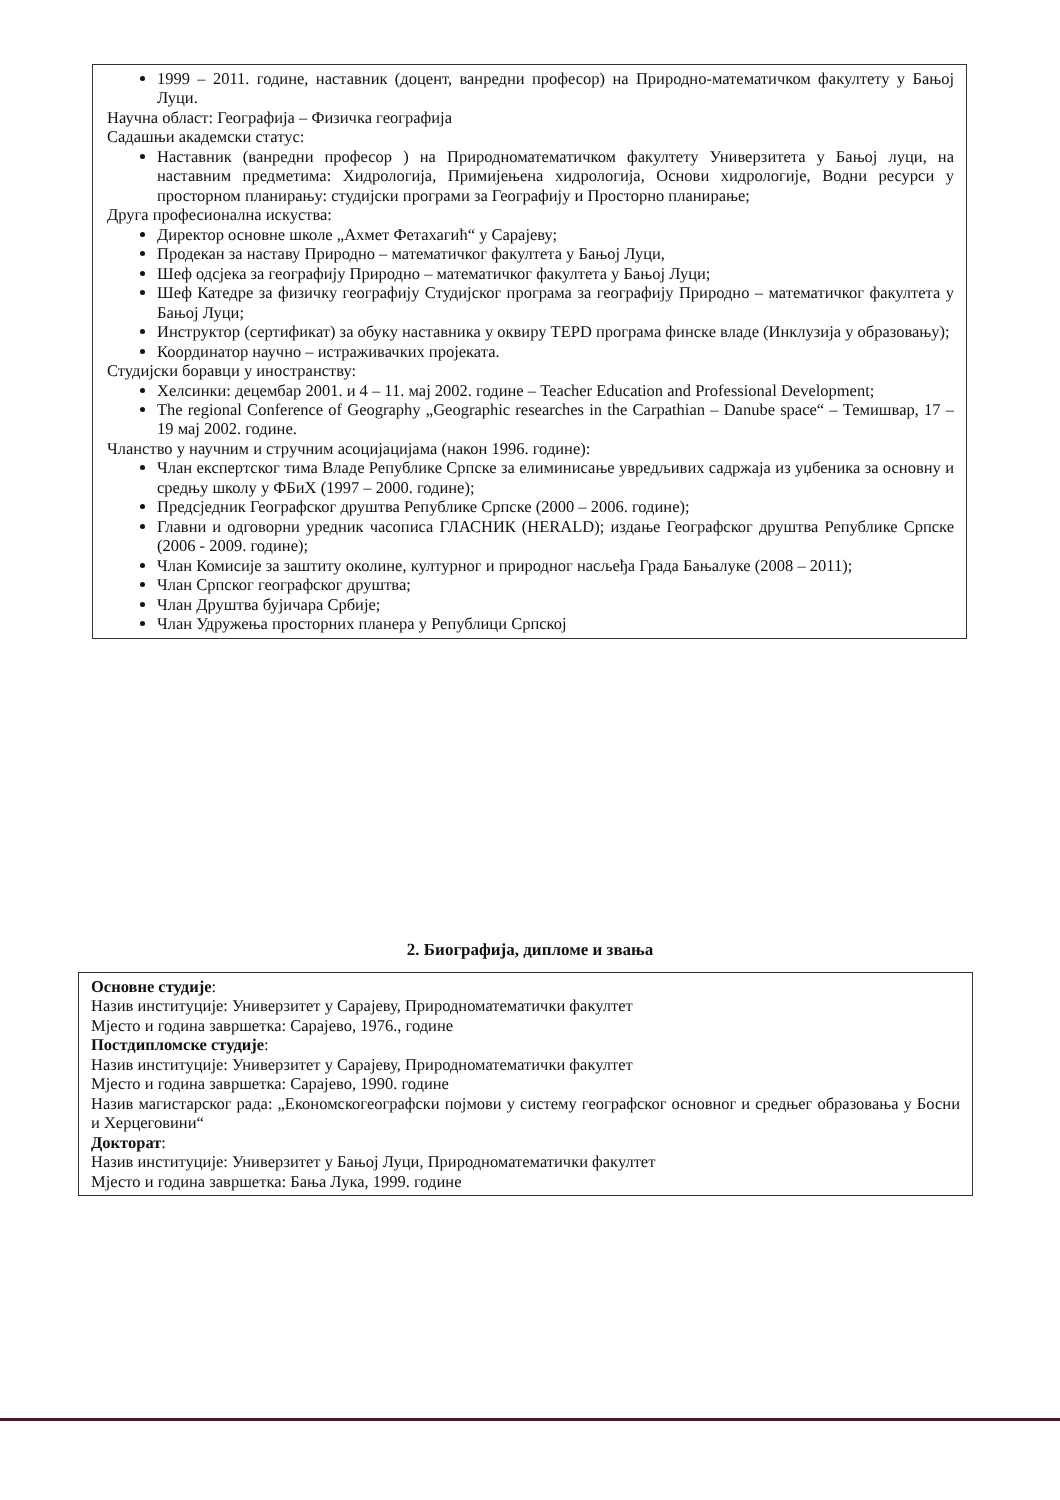1999 – 2011. године, наставник (доцент, ванредни професор) на Природно-математичком факултету у Бањој Луци.
Научна област: Географија – Физичка географија
Садашњи академски статус:
Наставник (ванредни професор ) на Природноматематичком факултету Универзитета у Бањој луци, на наставним предметима: Хидрологија, Примијењена хидрологија, Основи хидрологије, Водни ресурси у просторном планирању: студијски програми за Географију и Просторно планирање;
Друга професионална искуства:
Директор основне школе „Ахмет Фетахагић“ у Сарајеву;
Продекан за наставу Природно – математичког факултета у Бањој Луци,
Шеф одсјека за географију Природно – математичког факултета у Бањој Луци;
Шеф Катедре за физичку географију Студијског програма за географију Природно – математичког факултета у Бањој Луци;
Инструктор (сертификат) за обуку наставника у оквиру TEPD програма финске владе (Инклузија у образовању);
Координатор научно – истраживачких пројеката.
Студијски боравци у иностранству:
Хелсинки: децембар 2001. и 4 – 11. мај 2002. године – Teacher Education and Professional Development;
The regional Conference of Geography „Geographic researches in the Carpathian – Danube space“ – Темишвар, 17 – 19 мај 2002. године.
Чланство у научним и стручним асоцијацијама (након 1996. године):
Члан експертског тима Владе Републике Српске за елиминисање увредљивих садржаја из уџбеника за основну и средњу школу у ФБиХ (1997 – 2000. године);
Предсједник Географског друштва Републике Српске (2000 – 2006. године);
Главни и одговорни уредник часописа ГЛАСНИК (HERALD); издање Географског друштва Републике Српске (2006 - 2009. године);
Члан Комисије за заштиту околине, културног и природног насљеђа Града Бањалуке (2008 – 2011);
Члан Српског географског друштва;
Члан Друштва бујичара Србије;
Члан Удружења просторних планера у Републици Српској
2. Биографија, дипломе и звања
Основне студије:
Назив институције: Универзитет у Сарајеву, Природноматематички факултет
Мјесто и година завршетка: Сарајево, 1976., године
Постдипломске студије:
Назив институције: Универзитет у Сарајеву, Природноматематички факултет
Мјесто и година завршетка: Сарајево, 1990. године
Назив магистарског рада: „Економскогеографски појмови у систему географског основног и средњег образовања у Босни и Херцеговини“
Докторат:
Назив институције: Универзитет у Бањој Луци, Природноматематички факултет
Мјесто и година завршетка: Бања Лука, 1999. године